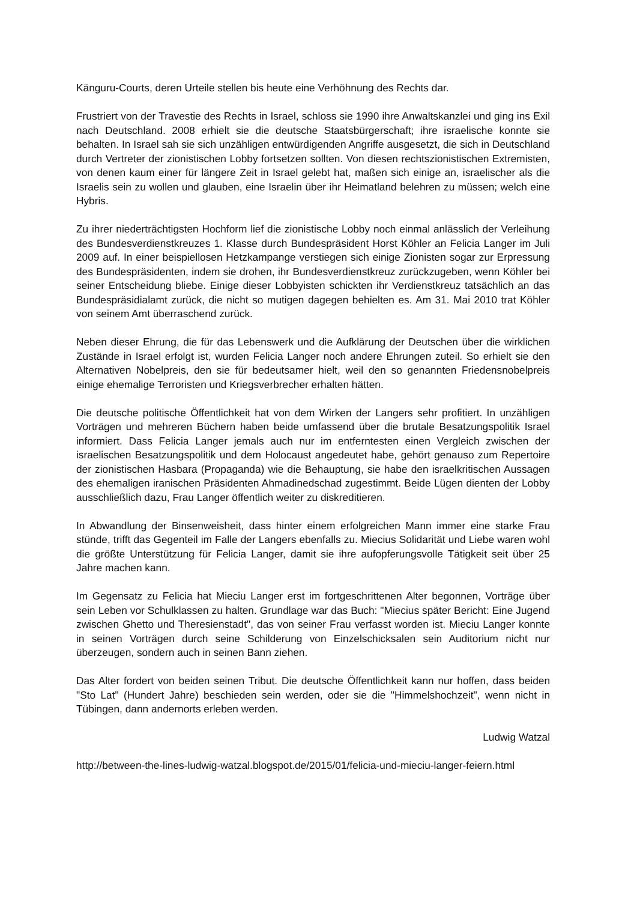Känguru-Courts, deren Urteile stellen bis heute eine Verhöhnung des Rechts dar.
Frustriert von der Travestie des Rechts in Israel, schloss sie 1990 ihre Anwaltskanzlei und ging ins Exil nach Deutschland. 2008 erhielt sie die deutsche Staatsbürgerschaft; ihre israelische konnte sie behalten. In Israel sah sie sich unzähligen entwürdigenden Angriffe ausgesetzt, die sich in Deutschland durch Vertreter der zionistischen Lobby fortsetzen sollten. Von diesen rechtszionistischen Extremisten, von denen kaum einer für längere Zeit in Israel gelebt hat, maßen sich einige an, israelischer als die Israelis sein zu wollen und glauben, eine Israelin über ihr Heimatland belehren zu müssen; welch eine Hybris.
Zu ihrer niederträchtigsten Hochform lief die zionistische Lobby noch einmal anlässlich der Verleihung des Bundesverdienstkreuzes 1. Klasse durch Bundespräsident Horst Köhler an Felicia Langer im Juli 2009 auf. In einer beispiellosen Hetzkampange verstiegen sich einige Zionisten sogar zur Erpressung des Bundespräsidenten, indem sie drohen, ihr Bundesverdienstkreuz zurückzugeben, wenn Köhler bei seiner Entscheidung bliebe. Einige dieser Lobbyisten schickten ihr Verdienstkreuz tatsächlich an das Bundespräsidialamt zurück, die nicht so mutigen dagegen behielten es. Am 31. Mai 2010 trat Köhler von seinem Amt überraschend zurück.
Neben dieser Ehrung, die für das Lebenswerk und die Aufklärung der Deutschen über die wirklichen Zustände in Israel erfolgt ist, wurden Felicia Langer noch andere Ehrungen zuteil. So erhielt sie den Alternativen Nobelpreis, den sie für bedeutsamer hielt, weil den so genannten Friedensnobelpreis einige ehemalige Terroristen und Kriegsverbrecher erhalten hätten.
Die deutsche politische Öffentlichkeit hat von dem Wirken der Langers sehr profitiert. In unzähligen Vorträgen und mehreren Büchern haben beide umfassend über die brutale Besatzungspolitik Israel informiert. Dass Felicia Langer jemals auch nur im entferntesten einen Vergleich zwischen der israelischen Besatzungspolitik und dem Holocaust angedeutet habe, gehört genauso zum Repertoire der zionistischen Hasbara (Propaganda) wie die Behauptung, sie habe den israelkritischen Aussagen des ehemaligen iranischen Präsidenten Ahmadinedschad zugestimmt. Beide Lügen dienten der Lobby ausschließlich dazu, Frau Langer öffentlich weiter zu diskreditieren.
In Abwandlung der Binsenweisheit, dass hinter einem erfolgreichen Mann immer eine starke Frau stünde, trifft das Gegenteil im Falle der Langers ebenfalls zu. Miecius Solidarität und Liebe waren wohl die größte Unterstützung für Felicia Langer, damit sie ihre aufopferungsvolle Tätigkeit seit über 25 Jahre machen kann.
Im Gegensatz zu Felicia hat Mieciu Langer erst im fortgeschrittenen Alter begonnen, Vorträge über sein Leben vor Schulklassen zu halten. Grundlage war das Buch: "Miecius später Bericht: Eine Jugend zwischen Ghetto und Theresienstadt", das von seiner Frau verfasst worden ist. Mieciu Langer konnte in seinen Vorträgen durch seine Schilderung von Einzelschicksalen sein Auditorium nicht nur überzeugen, sondern auch in seinen Bann ziehen.
Das Alter fordert von beiden seinen Tribut. Die deutsche Öffentlichkeit kann nur hoffen, dass beiden "Sto Lat" (Hundert Jahre) beschieden sein werden, oder sie die "Himmelshochzeit", wenn nicht in Tübingen, dann andernorts erleben werden.
Ludwig Watzal
http://between-the-lines-ludwig-watzal.blogspot.de/2015/01/felicia-und-mieciu-langer-feiern.html